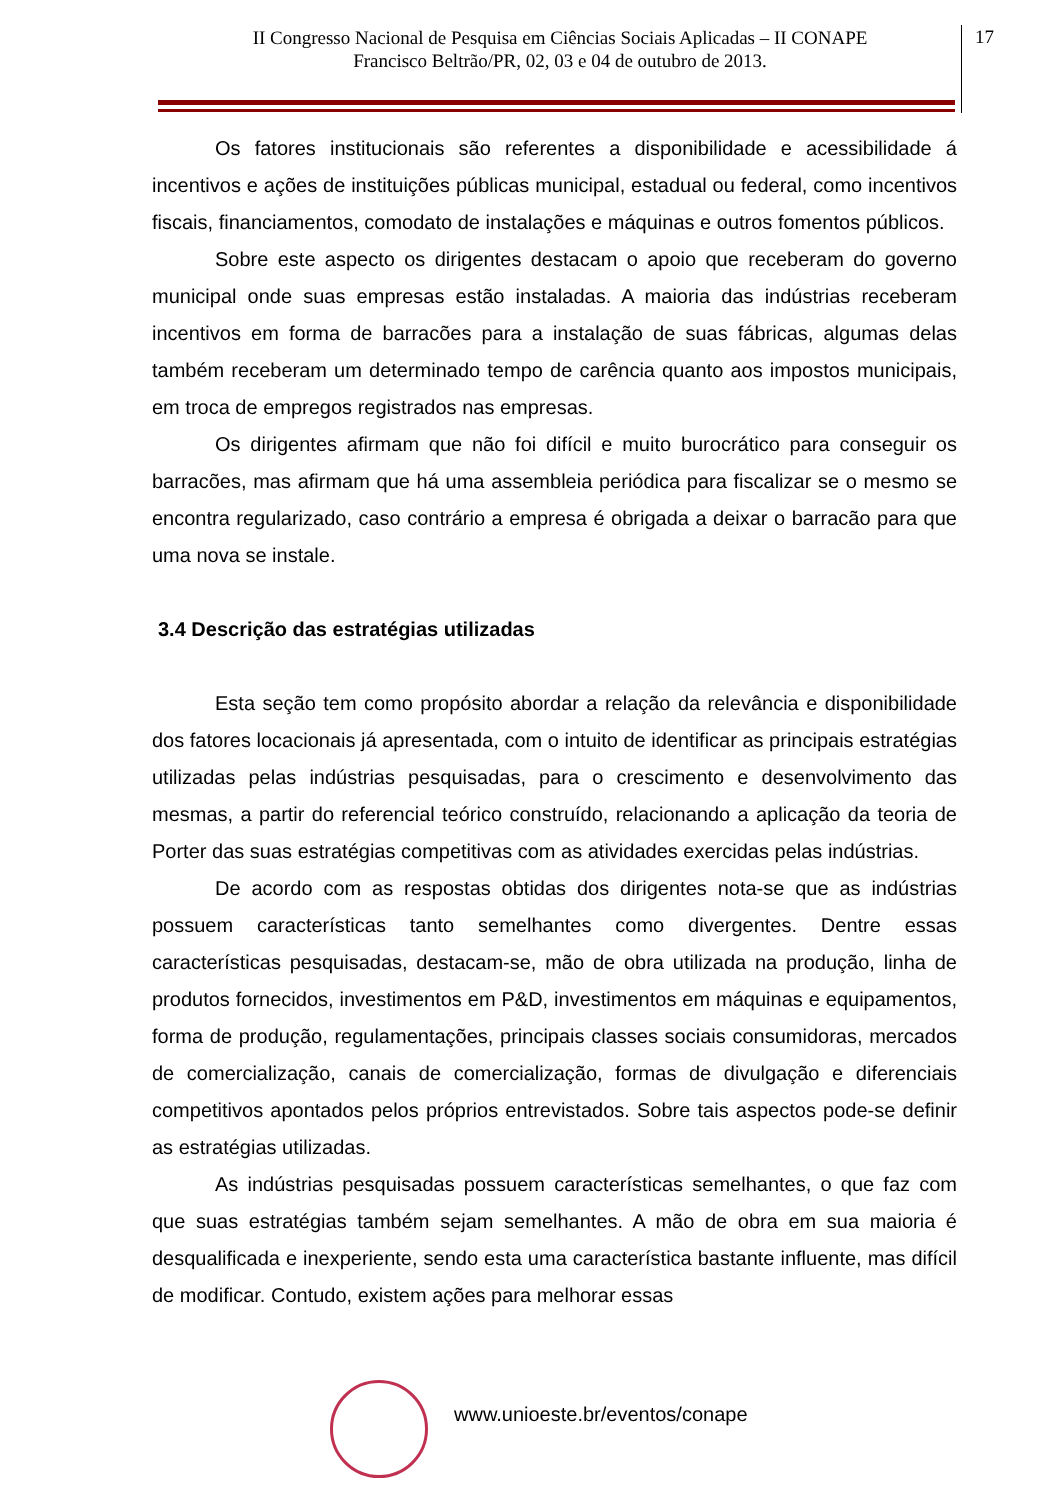II Congresso Nacional de Pesquisa em Ciências Sociais Aplicadas – II CONAPE
Francisco Beltrão/PR, 02, 03 e 04 de outubro de 2013.
17
Os fatores institucionais são referentes a disponibilidade e acessibilidade á incentivos e ações de instituições públicas municipal, estadual ou federal, como incentivos fiscais, financiamentos, comodato de instalações e máquinas e outros fomentos públicos.
Sobre este aspecto os dirigentes destacam o apoio que receberam do governo municipal onde suas empresas estão instaladas. A maioria das indústrias receberam incentivos em forma de barracões para a instalação de suas fábricas, algumas delas também receberam um determinado tempo de carência quanto aos impostos municipais, em troca de empregos registrados nas empresas.
Os dirigentes afirmam que não foi difícil e muito burocrático para conseguir os barracões, mas afirmam que há uma assembleia periódica para fiscalizar se o mesmo se encontra regularizado, caso contrário a empresa é obrigada a deixar o barracão para que uma nova se instale.
3.4 Descrição das estratégias utilizadas
Esta seção tem como propósito abordar a relação da relevância e disponibilidade dos fatores locacionais já apresentada, com o intuito de identificar as principais estratégias utilizadas pelas indústrias pesquisadas, para o crescimento e desenvolvimento das mesmas, a partir do referencial teórico construído, relacionando a aplicação da teoria de Porter das suas estratégias competitivas com as atividades exercidas pelas indústrias.
De acordo com as respostas obtidas dos dirigentes nota-se que as indústrias possuem características tanto semelhantes como divergentes. Dentre essas características pesquisadas, destacam-se, mão de obra utilizada na produção, linha de produtos fornecidos, investimentos em P&D, investimentos em máquinas e equipamentos, forma de produção, regulamentações, principais classes sociais consumidoras, mercados de comercialização, canais de comercialização, formas de divulgação e diferenciais competitivos apontados pelos próprios entrevistados. Sobre tais aspectos pode-se definir as estratégias utilizadas.
As indústrias pesquisadas possuem características semelhantes, o que faz com que suas estratégias também sejam semelhantes. A mão de obra em sua maioria é desqualificada e inexperiente, sendo esta uma característica bastante influente, mas difícil de modificar. Contudo, existem ações para melhorar essas
www.unioeste.br/eventos/conape